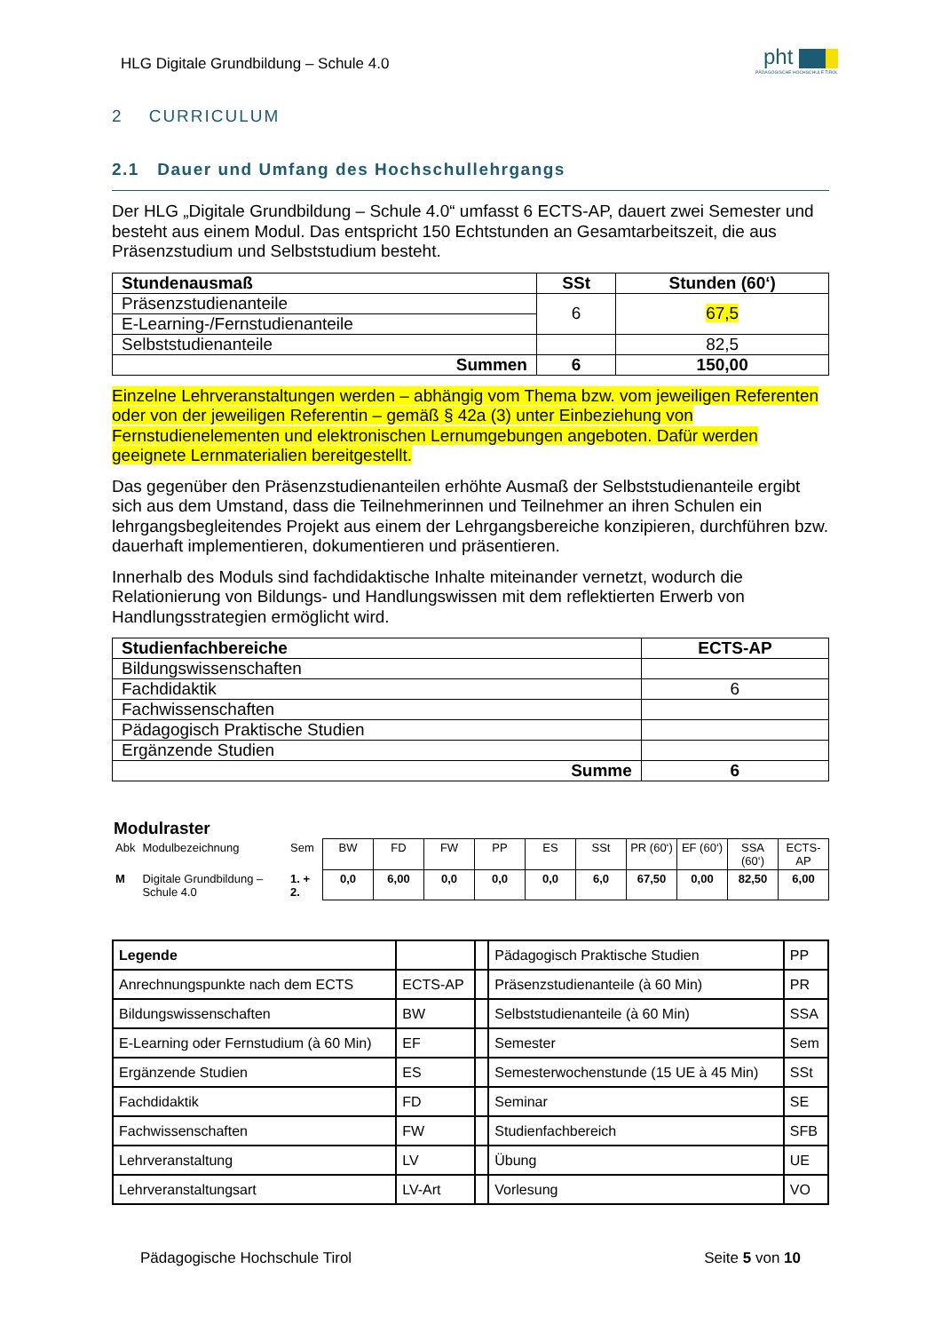HLG Digitale Grundbildung – Schule 4.0
pht
PÄDAGOGISCHE HOCHSCHULE TIROL
2 CURRICULUM
2.1 Dauer und Umfang des Hochschullehrgangs
Der HLG „Digitale Grundbildung – Schule 4.0“ umfasst 6 ECTS-AP, dauert zwei Semester und besteht aus einem Modul. Das entspricht 150 Echtstunden an Gesamtarbeitszeit, die aus Präsenzstudium und Selbststudium besteht.
| Stundenausmaß | SSt | Stunden (60‘) |
| --- | --- | --- |
| Präsenzstudienanteile | 6 | 67,5 |
| E-Learning-/Fernstudienanteile | | |
| Selbststudienanteile | | 82,5 |
| Summen | 6 | 150,00 |
Einzelne Lehrveranstaltungen werden – abhängig vom Thema bzw. vom jeweiligen Referenten oder von der jeweiligen Referentin – gemäß § 42a (3) unter Einbeziehung von Fernstudienelementen und elektronischen Lernumgebungen angeboten. Dafür werden geeignete Lernmaterialien bereitgestellt.
Das gegenüber den Präsenzstudienanteilen erhöhte Ausmaß der Selbststudienanteile ergibt sich aus dem Umstand, dass die Teilnehmerinnen und Teilnehmer an ihren Schulen ein lehrgangsbegleitendes Projekt aus einem der Lehrgangsbereiche konzipieren, durchführen bzw. dauerhaft implementieren, dokumentieren und präsentieren.
Innerhalb des Moduls sind fachdidaktische Inhalte miteinander vernetzt, wodurch die Relationierung von Bildungs- und Handlungswissen mit dem reflektierten Erwerb von Handlungsstrategien ermöglicht wird.
| Studienfachbereiche | ECTS-AP |
| --- | --- |
| Bildungswissenschaften | |
| Fachdidaktik | 6 |
| Fachwissenschaften | |
| Pädagogisch Praktische Studien | |
| Ergänzende Studien | |
| Summe | 6 |
Modulraster
| Abk | Modulbezeichnung | Sem | BW | FD | FW | PP | ES | SSt | PR (60‘) | EF (60‘) | SSA (60‘) | ECTS-AP |
| M | Digitale Grundbildung – Schule 4.0 | 1. + 2. | 0,0 | 6,00 | 0,0 | 0,0 | 0,0 | 6,0 | 67,50 | 0,00 | 82,50 | 6,00 |
| Legende | | | Pädagogisch Praktische Studien | PP |
| Anrechnungspunkte nach dem ECTS | ECTS-AP | | Präsenzstudienanteile (à 60 Min) | PR |
| Bildungswissenschaften | BW | | Selbststudienanteile (à 60 Min) | SSA |
| E-Learning oder Fernstudium (à 60 Min) | EF | | Semester | Sem |
| Ergänzende Studien | ES | | Semesterwochenstunde (15 UE à 45 Min) | SSt |
| Fachdidaktik | FD | | Seminar | SE |
| Fachwissenschaften | FW | | Studienfachbereich | SFB |
| Lehrveranstaltung | LV | | Übung | UE |
| Lehrveranstaltungsart | LV-Art | | Vorlesung | VO |
Pädagogische Hochschule Tirol Seite 5 von 10